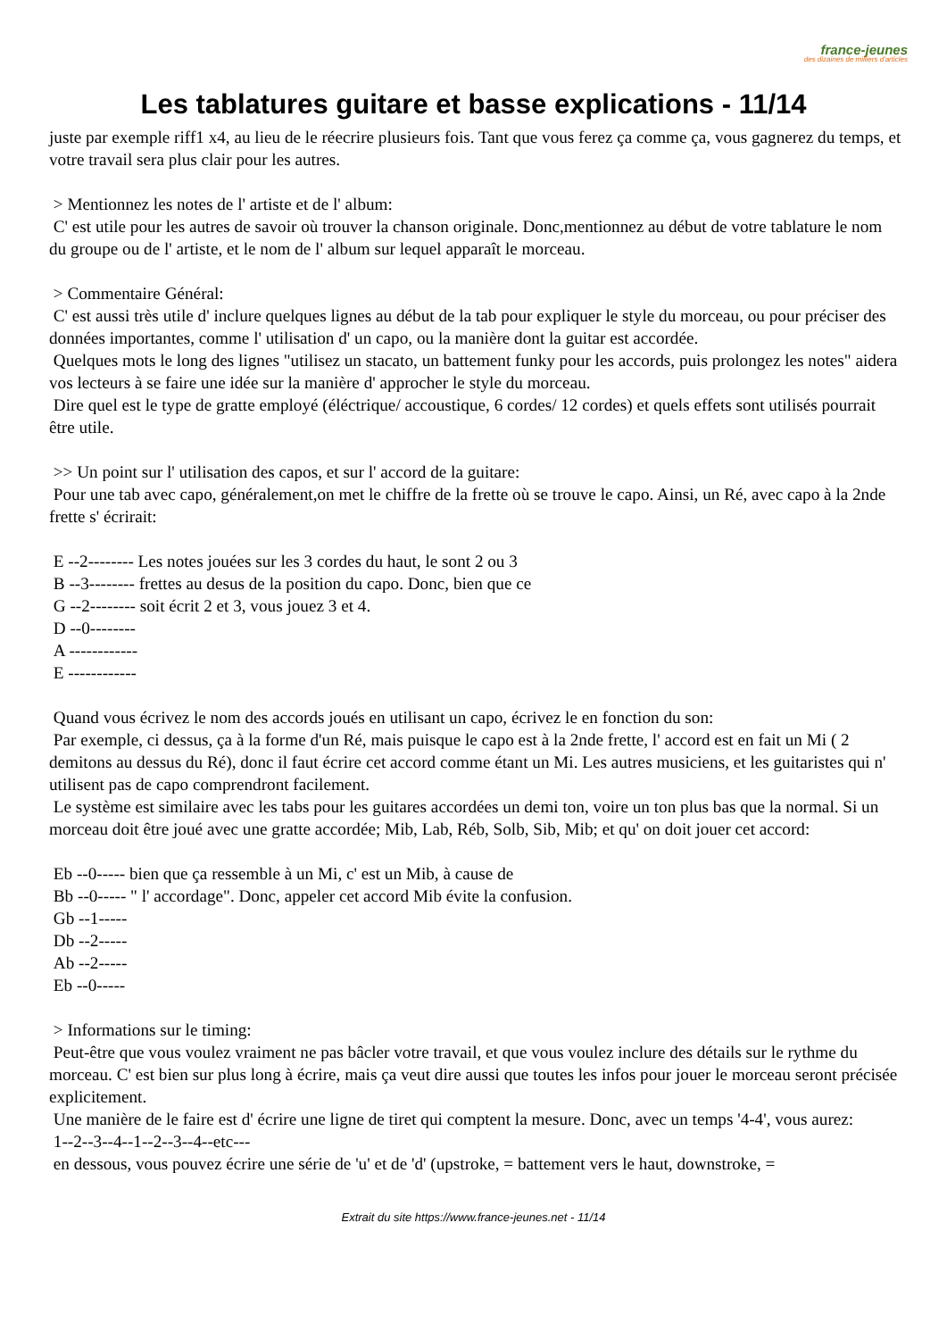france-jeunes
des dizaines de milliers d'articles
Les tablatures guitare et basse explications - 11/14
juste par exemple riff1 x4, au lieu de le réecrire plusieurs fois. Tant que vous ferez ça comme ça, vous gagnerez du temps, et votre travail sera plus clair pour les autres.
> Mentionnez les notes de l' artiste et de l' album:
C' est utile pour les autres de savoir où trouver la chanson originale. Donc,mentionnez au début de votre tablature le nom du groupe ou de l' artiste, et le nom de l' album sur lequel apparaît le morceau.
> Commentaire Général:
C' est aussi très utile d' inclure quelques lignes au début de la tab pour expliquer le style du morceau, ou pour préciser des données importantes, comme l' utilisation d' un capo, ou la manière dont la guitar est accordée.
Quelques mots le long des lignes "utilisez un stacato, un battement funky pour les accords, puis prolongez les notes" aidera vos lecteurs à se faire une idée sur la manière d' approcher le style du morceau.
Dire quel est le type de gratte employé (éléctrique/ accoustique, 6 cordes/ 12 cordes) et quels effets sont utilisés pourrait être utile.
>> Un point sur l' utilisation des capos, et sur l' accord de la guitare:
Pour une tab avec capo, généralement,on met le chiffre de la frette où se trouve le capo. Ainsi, un Ré, avec capo à la 2nde frette s' écrirait:
E --2-------- Les notes jouées sur les 3 cordes du haut, le sont 2 ou 3
B --3-------- frettes au desus de la position du capo. Donc, bien que ce
G --2-------- soit écrit 2 et 3, vous jouez 3 et 4.
D --0--------
A ------------
E ------------
Quand vous écrivez le nom des accords joués en utilisant un capo, écrivez le en fonction du son:
Par exemple, ci dessus, ça à la forme d'un Ré, mais puisque le capo est à la 2nde frette, l' accord est en fait un Mi ( 2 demitons au dessus du Ré), donc il faut écrire cet accord comme étant un Mi. Les autres musiciens, et les guitaristes qui n' utilisent pas de capo comprendront facilement.
Le système est similaire avec les tabs pour les guitares accordées un demi ton, voire un ton plus bas que la normal. Si un morceau doit être joué avec une gratte accordée; Mib, Lab, Réb, Solb, Sib, Mib; et qu' on doit jouer cet accord:
Eb --0----- bien que ça ressemble à un Mi, c' est un Mib, à cause de
Bb --0----- " l' accordage". Donc, appeler cet accord Mib évite la confusion.
Gb --1-----
Db --2-----
Ab --2-----
Eb --0-----
> Informations sur le timing:
Peut-être que vous voulez vraiment ne pas bâcler votre travail, et que vous voulez inclure des détails sur le rythme du morceau. C' est bien sur plus long à écrire, mais ça veut dire aussi que toutes les infos pour jouer le morceau seront précisée explicitement.
Une manière de le faire est d' écrire une ligne de tiret qui comptent la mesure. Donc, avec un temps '4-4', vous aurez:
1--2--3--4--1--2--3--4--etc---
en dessous, vous pouvez écrire une série de 'u' et de 'd' (upstroke, = battement vers le haut, downstroke, =
Extrait du site https://www.france-jeunes.net - 11/14